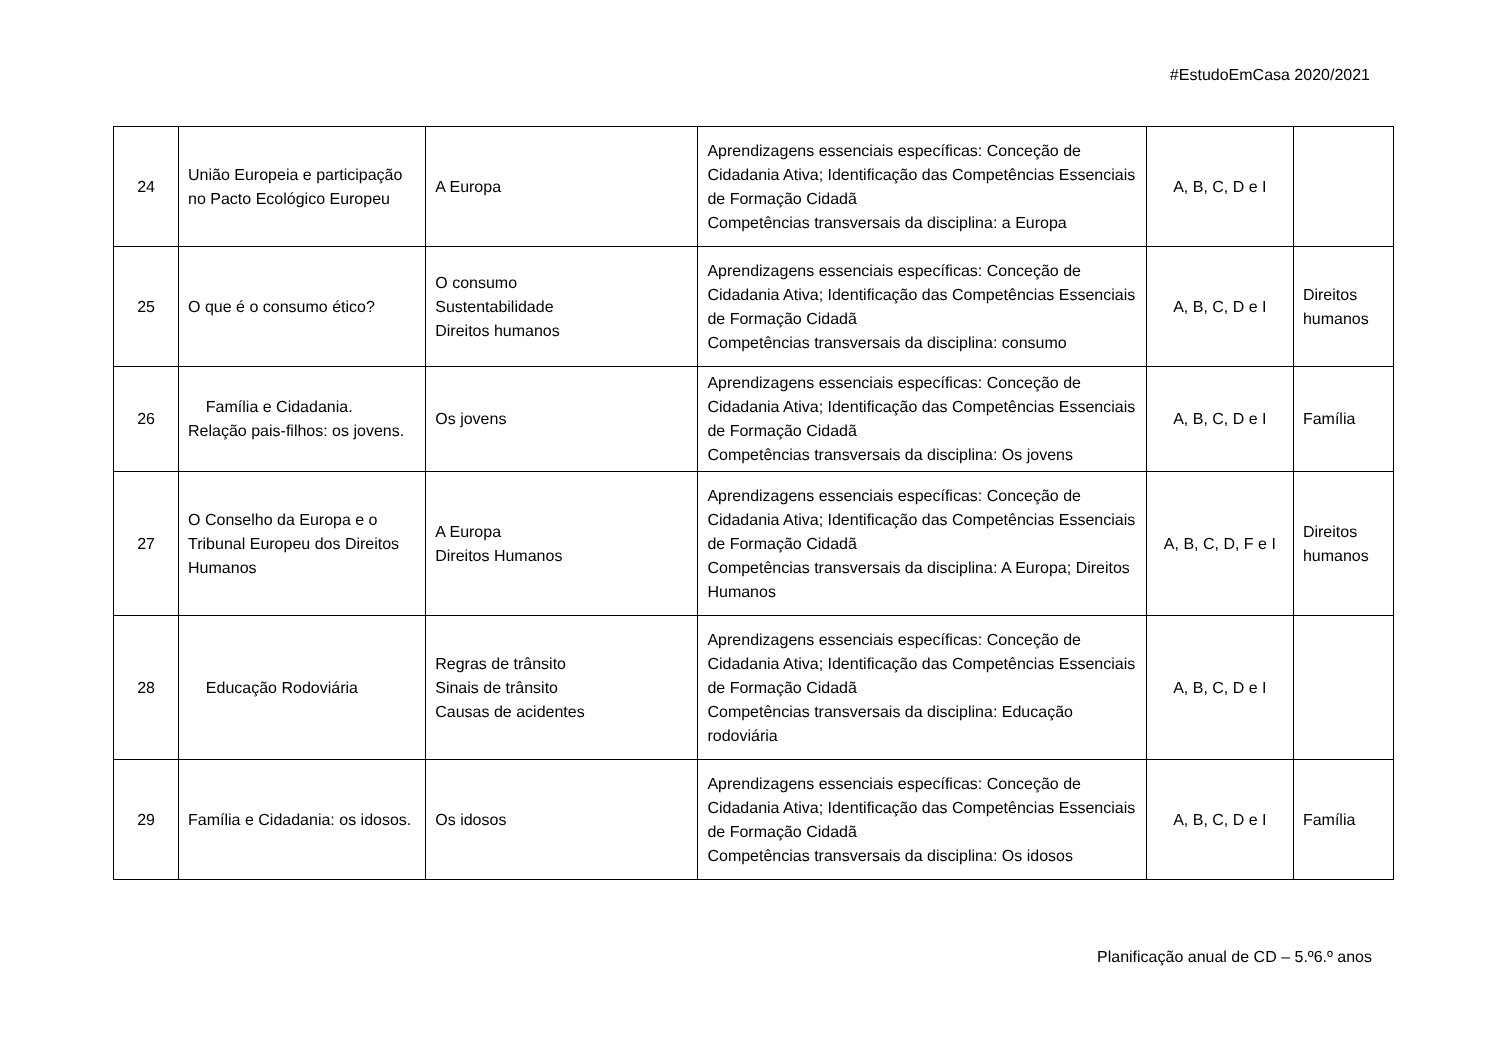#EstudoEmCasa 2020/2021
| 24 | União Europeia e participação no Pacto Ecológico Europeu | A Europa | Aprendizagens essenciais específicas: Conceção de Cidadania Ativa; Identificação das Competências Essenciais de Formação Cidadã Competências transversais da disciplina: a Europa | A, B, C, D e I | |
| 25 | O que é o consumo ético? | O consumo Sustentabilidade Direitos humanos | Aprendizagens essenciais específicas: Conceção de Cidadania Ativa; Identificação das Competências Essenciais de Formação Cidadã Competências transversais da disciplina: consumo | A, B, C, D e I | Direitos humanos |
| 26 | Família e Cidadania. Relação pais-filhos: os jovens. | Os jovens | Aprendizagens essenciais específicas: Conceção de Cidadania Ativa; Identificação das Competências Essenciais de Formação Cidadã Competências transversais da disciplina: Os jovens | A, B, C, D e I | Família |
| 27 | O Conselho da Europa e o Tribunal Europeu dos Direitos Humanos | A Europa Direitos Humanos | Aprendizagens essenciais específicas: Conceção de Cidadania Ativa; Identificação das Competências Essenciais de Formação Cidadã Competências transversais da disciplina: A Europa; Direitos Humanos | A, B, C, D, F e I | Direitos humanos |
| 28 | Educação Rodoviária | Regras de trânsito Sinais de trânsito Causas de acidentes | Aprendizagens essenciais específicas: Conceção de Cidadania Ativa; Identificação das Competências Essenciais de Formação Cidadã Competências transversais da disciplina: Educação rodoviária | A, B, C, D e I | |
| 29 | Família e Cidadania: os idosos. | Os idosos | Aprendizagens essenciais específicas: Conceção de Cidadania Ativa; Identificação das Competências Essenciais de Formação Cidadã Competências transversais da disciplina: Os idosos | A, B, C, D e I | Família |
Planificação anual de CD – 5.º6.º anos